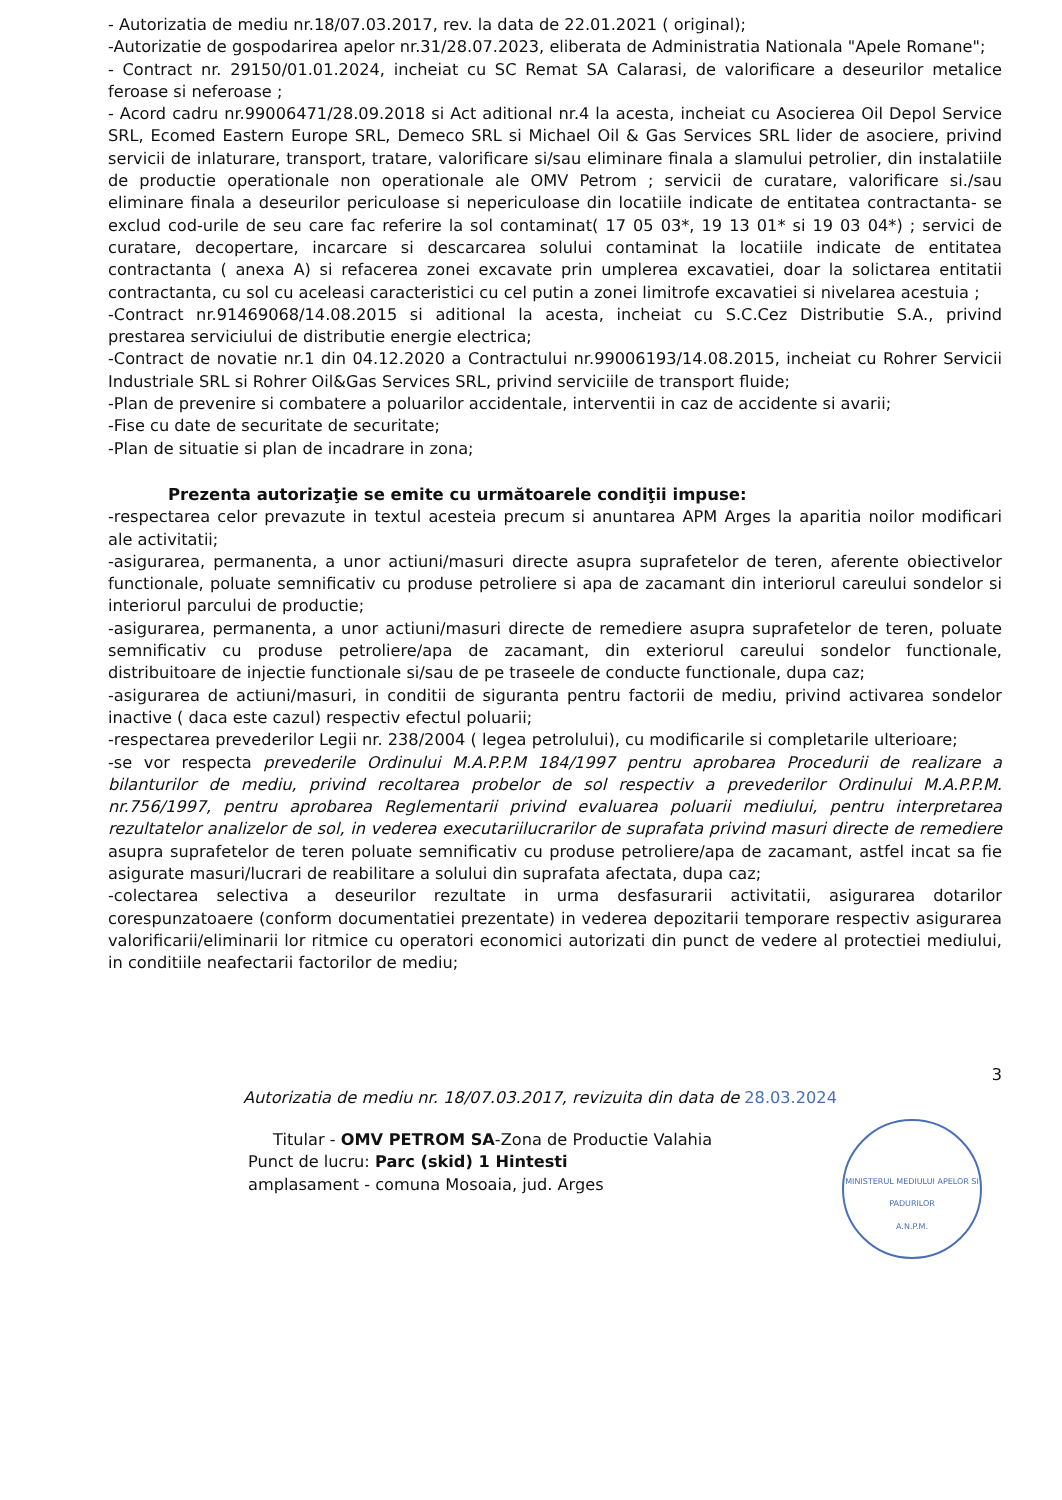- Autorizatia de mediu nr.18/07.03.2017, rev. la data de 22.01.2021 ( original);
-Autorizatie de gospodarirea apelor nr.31/28.07.2023, eliberata de Administratia Nationala "Apele Romane";
- Contract nr. 29150/01.01.2024, incheiat cu SC Remat SA Calarasi, de valorificare a deseurilor metalice feroase si neferoase ;
- Acord cadru nr.99006471/28.09.2018 si Act aditional nr.4 la acesta, incheiat cu Asocierea Oil Depol Service SRL, Ecomed Eastern Europe SRL, Demeco SRL si Michael Oil & Gas Services SRL lider de asociere, privind servicii de inlaturare, transport, tratare, valorificare si/sau eliminare finala a slamului petrolier, din instalatiile de productie operationale non operationale ale OMV Petrom ; servicii de curatare, valorificare si./sau eliminare finala a deseurilor periculoase si nepericuloase din locatiile indicate de entitatea contractanta- se exclud cod-urile de seu care fac referire la sol contaminat( 17 05 03*, 19 13 01* si 19 03 04*) ; servici de curatare, decopertare, incarcare si descarcarea solului contaminat la locatiile indicate de entitatea contractanta ( anexa A) si refacerea zonei excavate prin umplerea excavatiei, doar la solictarea entitatii contractanta, cu sol cu aceleasi caracteristici cu cel putin a zonei limitrofe excavatiei si nivelarea acestuia ;
-Contract nr.91469068/14.08.2015 si aditional la acesta, incheiat cu S.C.Cez Distributie S.A., privind prestarea serviciului de distributie energie electrica;
-Contract de novatie nr.1 din 04.12.2020 a Contractului nr.99006193/14.08.2015, incheiat cu Rohrer Servicii Industriale SRL si Rohrer Oil&Gas Services SRL, privind serviciile de transport fluide;
-Plan de prevenire si combatere a poluarilor accidentale, interventii in caz de accidente si avarii;
-Fise cu date de securitate de securitate;
-Plan de situatie si plan de incadrare in zona;
Prezenta autorizaţie se emite cu următoarele condiţii impuse:
-respectarea celor prevazute in textul acesteia precum si anuntarea APM Arges la aparitia noilor modificari ale activitatii;
-asigurarea, permanenta, a unor actiuni/masuri directe asupra suprafetelor de teren, aferente obiectivelor functionale, poluate semnificativ cu produse petroliere si apa de zacamant din interiorul careului sondelor si interiorul parcului de productie;
-asigurarea, permanenta, a unor actiuni/masuri directe de remediere asupra suprafetelor de teren, poluate semnificativ cu produse petroliere/apa de zacamant, din exteriorul careului sondelor functionale, distribuitoare de injectie functionale si/sau de pe traseele de conducte functionale, dupa caz;
-asigurarea de actiuni/masuri, in conditii de siguranta pentru factorii de mediu, privind activarea sondelor inactive ( daca este cazul) respectiv efectul poluarii;
-respectarea prevederilor Legii nr. 238/2004 ( legea petrolului), cu modificarile si completarile ulterioare;
-se vor respecta prevederile Ordinului M.A.P.P.M 184/1997 pentru aprobarea Procedurii de realizare a bilanturilor de mediu, privind recoltarea probelor de sol respectiv a prevederilor Ordinului M.A.P.P.M. nr.756/1997, pentru aprobarea Reglementarii privind evaluarea poluarii mediului, pentru interpretarea rezultatelor analizelor de sol, in vederea executariilucrarilor de suprafata privind masuri directe de remediere asupra suprafetelor de teren poluate semnificativ cu produse petroliere/apa de zacamant, astfel incat sa fie asigurate masuri/lucrari de reabilitare a solului din suprafata afectata, dupa caz;
-colectarea selectiva a deseurilor rezultate in urma desfasurarii activitatii, asigurarea dotarilor corespunzatoaere (conform documentatiei prezentate) in vederea depozitarii temporare respectiv asigurarea valorificarii/eliminarii lor ritmice cu operatori economici autorizati din punct de vedere al protectiei mediului, in conditiile neafectarii factorilor de mediu;
3
Autorizatia de mediu nr. 18/07.03.2017, revizuita din data de 28.03.2024
MINISTERUL MEDIULUI APELOR SI PADURILOR
A.N.P.M.
Titular - OMV PETROM SA-Zona de Productie Valahia
Punct de lucru: Parc (skid) 1 Hintesti
amplasament - comuna Mosoaia, jud. Arges